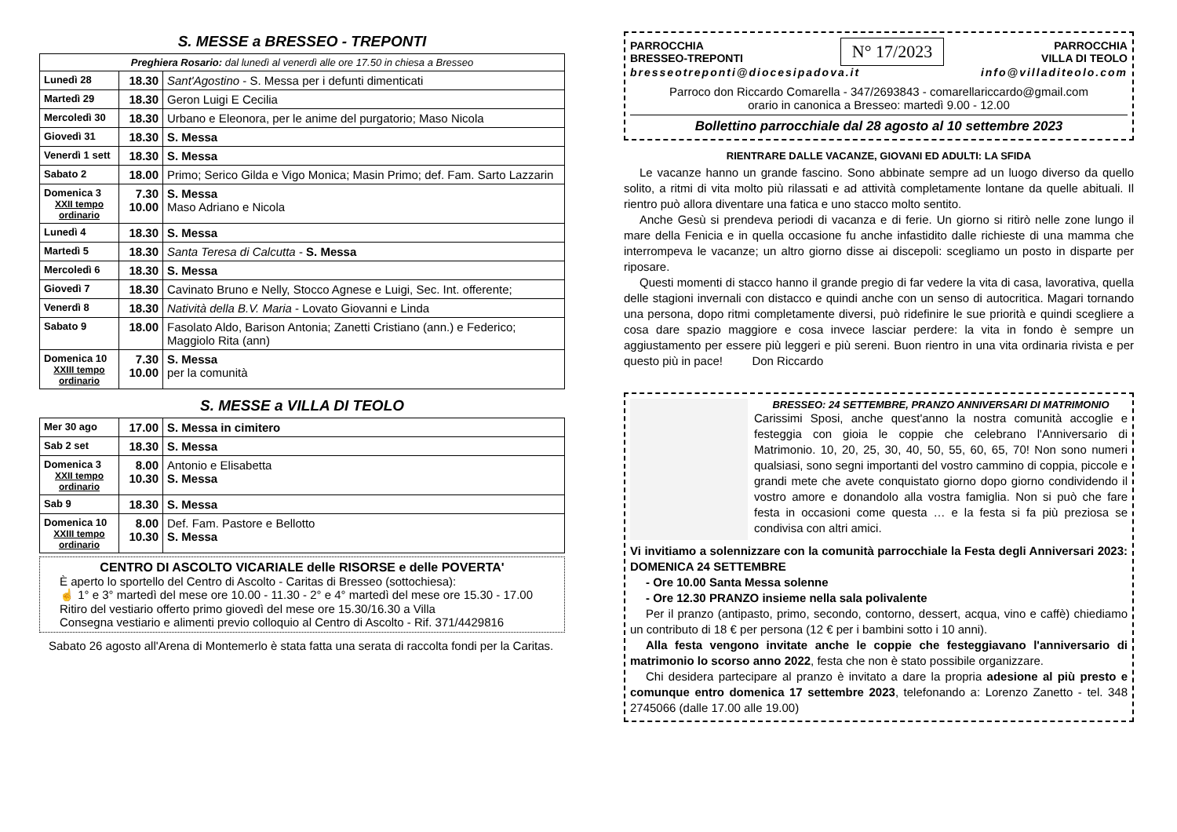S. MESSE a BRESSEO - TREPONTI
| Preghiera Rosario: dal lunedì al venerdì alle ore 17.50 in chiesa a Bresseo | | |
| Lunedì 28 | 18.30 | Sant'Agostino - S. Messa per i defunti dimenticati |
| Martedì 29 | 18.30 | Geron Luigi E Cecilia |
| Mercoledì 30 | 18.30 | Urbano e Eleonora, per le anime del purgatorio; Maso Nicola |
| Giovedì 31 | 18.30 | S. Messa |
| Venerdì 1 sett | 18.30 | S. Messa |
| Sabato 2 | 18.00 | Primo; Serico Gilda e Vigo Monica; Masin Primo; def. Fam. Sarto Lazzarin |
| Domenica 3 XXII tempo ordinario | 7.30 10.00 | S. Messa Maso Adriano e Nicola |
| Lunedì 4 | 18.30 | S. Messa |
| Martedì 5 | 18.30 | Santa Teresa di Calcutta - S. Messa |
| Mercoledì 6 | 18.30 | S. Messa |
| Giovedì 7 | 18.30 | Cavinato Bruno e Nelly, Stocco Agnese e Luigi, Sec. Int. offerente; |
| Venerdì 8 | 18.30 | Natività della B.V. Maria - Lovato Giovanni e Linda |
| Sabato 9 | 18.00 | Fasolato Aldo, Barison Antonia; Zanetti Cristiano (ann.) e Federico; Maggiolo Rita (ann) |
| Domenica 10 XXIII tempo ordinario | 7.30 10.00 | S. Messa per la comunità |
S. MESSE a VILLA DI TEOLO
| Mer 30 ago | 17.00 | S. Messa in cimitero |
| Sab 2 set | 18.30 | S. Messa |
| Domenica 3 XXII tempo ordinario | 8.00 10.30 | Antonio e Elisabetta S. Messa |
| Sab 9 | 18.30 | S. Messa |
| Domenica 10 XXIII tempo ordinario | 8.00 10.30 | Def. Fam. Pastore e Bellotto S. Messa |
CENTRO DI ASCOLTO VICARIALE delle RISORSE e delle POVERTA'
È aperto lo sportello del Centro di Ascolto - Caritas di Bresseo (sottochiesa):
☝ 1° e 3° martedì del mese ore 10.00 - 11.30 - 2° e 4° martedì del mese ore 15.30 - 17.00
Ritiro del vestiario offerto primo giovedì del mese ore 15.30/16.30 a Villa
Consegna vestiario e alimenti previo colloquio al Centro di Ascolto - Rif. 371/4429816
Sabato 26 agosto all'Arena di Montemerlo è stata fatta una serata di raccolta fondi per la Caritas.
PARROCCHIA
BRESSEO-TREPONTI
N° 17/2023
PARROCCHIA
VILLA DI TEOLO
bresseotreponti@diocesipadova.it info@villaditeolo.com
Parroco don Riccardo Comarella - 347/2693843 - comarellariccardo@gmail.com
orario in canonica a Bresseo: martedì 9.00 - 12.00
Bollettino parrocchiale dal 28 agosto al 10 settembre 2023
RIENTRARE DALLE VACANZE, GIOVANI ED ADULTI: LA SFIDA
Le vacanze hanno un grande fascino. Sono abbinate sempre ad un luogo diverso da quello solito, a ritmi di vita molto più rilassati e ad attività completamente lontane da quelle abituali. Il rientro può allora diventare una fatica e uno stacco molto sentito.
Anche Gesù si prendeva periodi di vacanza e di ferie. Un giorno si ritirò nelle zone lungo il mare della Fenicia e in quella occasione fu anche infastidito dalle richieste di una mamma che interrompeva le vacanze; un altro giorno disse ai discepoli: scegliamo un posto in disparte per riposare.
Questi momenti di stacco hanno il grande pregio di far vedere la vita di casa, lavorativa, quella delle stagioni invernali con distacco e quindi anche con un senso di autocritica. Magari tornando una persona, dopo ritmi completamente diversi, può ridefinire le sue priorità e quindi scegliere a cosa dare spazio maggiore e cosa invece lasciar perdere: la vita in fondo è sempre un aggiustamento per essere più leggeri e più sereni. Buon rientro in una vita ordinaria rivista e per questo più in pace! Don Riccardo
BRESSEO: 24 SETTEMBRE, PRANZO ANNIVERSARI DI MATRIMONIO
Carissimi Sposi, anche quest'anno la nostra comunità accoglie e festeggia con gioia le coppie che celebrano l'Anniversario di Matrimonio. 10, 20, 25, 30, 40, 50, 55, 60, 65, 70! Non sono numeri qualsiasi, sono segni importanti del vostro cammino di coppia, piccole e grandi mete che avete conquistato giorno dopo giorno condividendo il vostro amore e donandolo alla vostra famiglia. Non si può che fare festa in occasioni come questa … e la festa si fa più preziosa se condivisa con altri amici.
Vi invitiamo a solennizzare con la comunità parrocchiale la Festa degli Anniversari 2023: DOMENICA 24 SETTEMBRE
- Ore 10.00 Santa Messa solenne
- Ore 12.30 PRANZO insieme nella sala polivalente
Per il pranzo (antipasto, primo, secondo, contorno, dessert, acqua, vino e caffè) chiediamo un contributo di 18 € per persona (12 € per i bambini sotto i 10 anni).
Alla festa vengono invitate anche le coppie che festeggiavano l'anniversario di matrimonio lo scorso anno 2022, festa che non è stato possibile organizzare.
Chi desidera partecipare al pranzo è invitato a dare la propria adesione al più presto e comunque entro domenica 17 settembre 2023, telefonando a: Lorenzo Zanetto - tel. 348 2745066 (dalle 17.00 alle 19.00)